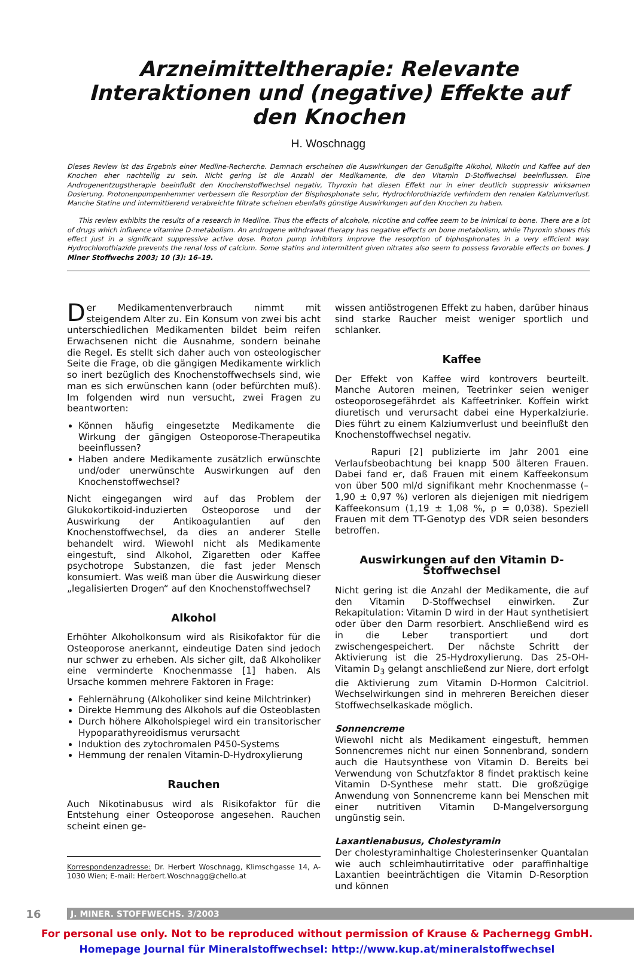Arzneimitteltherapie: Relevante Interaktionen und (negative) Effekte auf den Knochen
H. Woschnagg
Dieses Review ist das Ergebnis einer Medline-Recherche. Demnach erscheinen die Auswirkungen der Genußgifte Alkohol, Nikotin und Kaffee auf den Knochen eher nachteilig zu sein. Nicht gering ist die Anzahl der Medikamente, die den Vitamin D-Stoffwechsel beeinflussen. Eine Androgenentzugstherapie beeinflußt den Knochenstoffwechsel negativ, Thyroxin hat diesen Effekt nur in einer deutlich suppressiv wirksamen Dosierung. Protonenpumpenhemmer verbessern die Resorption der Bisphosphonate sehr, Hydrochlorothiazide verhindern den renalen Kalziumverlust. Manche Statine und intermittierend verabreichte Nitrate scheinen ebenfalls günstige Auswirkungen auf den Knochen zu haben.
This review exhibits the results of a research in Medline. Thus the effects of alcohole, nicotine and coffee seem to be inimical to bone. There are a lot of drugs which influence vitamine D-metabolism. An androgene withdrawal therapy has negative effects on bone metabolism, while Thyroxin shows this effect just in a significant suppressive active dose. Proton pump inhibitors improve the resorption of biphosphonates in a very efficient way. Hydrochlorothiazide prevents the renal loss of calcium. Some statins and intermittent given nitrates also seem to possess favorable effects on bones. J Miner Stoffwechs 2003; 10 (3): 16–19.
Der Medikamentenverbrauch nimmt mit steigendem Alter zu. Ein Konsum von zwei bis acht unterschiedlichen Medikamenten bildet beim reifen Erwachsenen nicht die Ausnahme, sondern beinahe die Regel. Es stellt sich daher auch von osteologischer Seite die Frage, ob die gängigen Medikamente wirklich so inert bezüglich des Knochenstoffwechsels sind, wie man es sich erwünschen kann (oder befürchten muß). Im folgenden wird nun versucht, zwei Fragen zu beantworten:
Können häufig eingesetzte Medikamente die Wirkung der gängigen Osteoporose-Therapeutika beeinflussen?
Haben andere Medikamente zusätzlich erwünschte und/oder unerwünschte Auswirkungen auf den Knochenstoffwechsel?
Nicht eingegangen wird auf das Problem der Glukokortikoid-induzierten Osteoporose und der Auswirkung der Antikoagulantien auf den Knochenstoffwechsel, da dies an anderer Stelle behandelt wird. Wiewohl nicht als Medikamente eingestuft, sind Alkohol, Zigaretten oder Kaffee psychotrope Substanzen, die fast jeder Mensch konsumiert. Was weiß man über die Auswirkung dieser „legalisierten Drogen“ auf den Knochenstoffwechsel?
Alkohol
Erhöhter Alkoholkonsum wird als Risikofaktor für die Osteoporose anerkannt, eindeutige Daten sind jedoch nur schwer zu erheben. Als sicher gilt, daß Alkoholiker eine verminderte Knochenmasse [1] haben. Als Ursache kommen mehrere Faktoren in Frage:
Fehlernährung (Alkoholiker sind keine Milchtrinker)
Direkte Hemmung des Alkohols auf die Osteoblasten
Durch höhere Alkoholspiegel wird ein transitorischer Hypoparathyreoidismus verursacht
Induktion des zytochromalen P450-Systems
Hemmung der renalen Vitamin-D-Hydroxylierung
Rauchen
Auch Nikotinabusus wird als Risikofaktor für die Entstehung einer Osteoporose angesehen. Rauchen scheint einen ge-
Korrespondenzadresse: Dr. Herbert Woschnagg, Klimschgasse 14, A-1030 Wien; E-mail: Herbert.Woschnagg@chello.at
wissen antiöstrogenen Effekt zu haben, darüber hinaus sind starke Raucher meist weniger sportlich und schlanker.
Kaffee
Der Effekt von Kaffee wird kontrovers beurteilt. Manche Autoren meinen, Teetrinker seien weniger osteoporosegefährdet als Kaffeetrinker. Koffein wirkt diuretisch und verursacht dabei eine Hyperkalziurie. Dies führt zu einem Kalziumverlust und beeinflußt den Knochenstoffwechsel negativ.
Rapuri [2] publizierte im Jahr 2001 eine Verlaufsbeobachtung bei knapp 500 älteren Frauen. Dabei fand er, daß Frauen mit einem Kaffeekonsum von über 500 ml/d signifikant mehr Knochenmasse (–1,90 ± 0,97 %) verloren als diejenigen mit niedrigem Kaffeekonsum (1,19 ± 1,08 %, p = 0,038). Speziell Frauen mit dem TT-Genotyp des VDR seien besonders betroffen.
Auswirkungen auf den Vitamin D-Stoffwechsel
Nicht gering ist die Anzahl der Medikamente, die auf den Vitamin D-Stoffwechsel einwirken. Zur Rekapitulation: Vitamin D wird in der Haut synthetisiert oder über den Darm resorbiert. Anschließend wird es in die Leber transportiert und dort zwischengespeichert. Der nächste Schritt der Aktivierung ist die 25-Hydroxylierung. Das 25-OH-Vitamin D<sub>3</sub> gelangt anschließend zur Niere, dort erfolgt die Aktivierung zum Vitamin D-Hormon Calcitriol. Wechselwirkungen sind in mehreren Bereichen dieser Stoffwechselkaskade möglich.
Sonnencreme
Wiewohl nicht als Medikament eingestuft, hemmen Sonnencremes nicht nur einen Sonnenbrand, sondern auch die Hautsynthese von Vitamin D. Bereits bei Verwendung von Schutzfaktor 8 findet praktisch keine Vitamin D-Synthese mehr statt. Die großzügige Anwendung von Sonnencreme kann bei Menschen mit einer nutritiven Vitamin D-Mangelversorgung ungünstig sein.
Laxantienabusus, Cholestyramin
Der cholestyraminhaltige Cholesterinsenker Quantalan wie auch schleimhautirritative oder paraffinhaltige Laxantien beeinträchtigen die Vitamin D-Resorption und können
16
J. MINER. STOFFWECHS. 3/2003
For personal use only. Not to be reproduced without permission of Krause & Pachernegg GmbH.
Homepage Journal für Mineralstoffwechsel: http://www.kup.at/mineralstoffwechsel